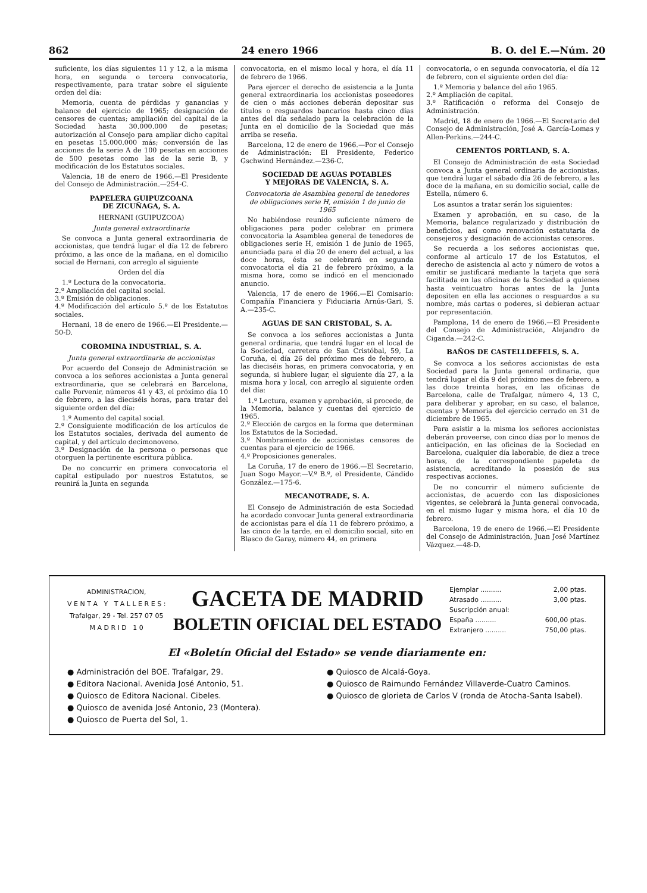862 24 enero 1966 B. O. del E.—Núm. 20
suficiente, los días siguientes 11 y 12, a la misma hora, en segunda o tercera convocatoria, respectivamente, para tratar sobre el siguiente orden del día:
Memoria, cuenta de pérdidas y ganancias y balance del ejercicio de 1965; designación de censores de cuentas; ampliación del capital de la Sociedad hasta 30.000.000 de pesetas; autorización al Consejo para ampliar dicho capital en pesetas 15.000.000 más; conversión de las acciones de la serie A de 100 pesetas en acciones de 500 pesetas como las de la serie B, y modificación de los Estatutos sociales.
Valencia, 18 de enero de 1966.—El Presidente del Consejo de Administración.—254-C.
PAPELERA GUIPUZCOANA
DE ZICUÑAGA, S. A.
HERNANI (GUIPUZCOA)
Junta general extraordinaria
Se convoca a Junta general extraordinaria de accionistas, que tendrá lugar el día 12 de febrero próximo, a las once de la mañana, en el domicilio social de Hernani, con arreglo al siguiente
Orden del día
1.º Lectura de la convocatoria.
2.º Ampliación del capital social.
3.º Emisión de obligaciones.
4.º Modificación del artículo 5.º de los Estatutos sociales.
Hernani, 18 de enero de 1966.—El Presidente.—50-D.
COROMINA INDUSTRIAL, S. A.
Junta general extraordinaria de accionistas
Por acuerdo del Consejo de Administración se convoca a los señores accionistas a Junta general extraordinaria, que se celebrará en Barcelona, calle Porvenir, números 41 y 43, el próximo día 10 de febrero, a las dieciséis horas, para tratar del siguiente orden del día:
1.º Aumento del capital social.
2.º Consiguiente modificación de los artículos de los Estatutos sociales, derivada del aumento de capital, y del artículo decimonoveno.
3.º Designación de la persona o personas que otorguen la pertinente escritura pública.
De no concurrir en primera convocatoria el capital estipulado por nuestros Estatutos, se reunirá la Junta en segunda
convocatoria, en el mismo local y hora, el día 11 de febrero de 1966.
Para ejercer el derecho de asistencia a la Junta general extraordinaria los accionistas poseedores de cien o más acciones deberán depositar sus títulos o resguardos bancarios hasta cinco días antes del día señalado para la celebración de la Junta en el domicilio de la Sociedad que más arriba se reseña.
Barcelona, 12 de enero de 1966.—Por el Consejo de Administración: El Presidente, Federico Gschwind Hernández.—236-C.
SOCIEDAD DE AGUAS POTABLES
Y MEJORAS DE VALENCIA, S. A.
Convocatoria de Asamblea general de tenedores de obligaciones serie H, emisión 1 de junio de 1965
No habiéndose reunido suficiente número de obligaciones para poder celebrar en primera convocatoria la Asamblea general de tenedores de obligaciones serie H, emisión 1 de junio de 1965, anunciada para el día 20 de enero del actual, a las doce horas, ésta se celebrará en segunda convocatoria el día 21 de febrero próximo, a la misma hora, como se indicó en el mencionado anuncio.
Valencia, 17 de enero de 1966.—El Comisario: Compañía Financiera y Fiduciaria Arnús-Gari, S. A.—235-C.
AGUAS DE SAN CRISTOBAL, S. A.
Se convoca a los señores accionistas a Junta general ordinaria, que tendrá lugar en el local de la Sociedad, carretera de San Cristóbal, 59, La Coruña, el día 26 del próximo mes de febrero, a las dieciséis horas, en primera convocatoria, y en segunda, si hubiere lugar, el siguiente día 27, a la misma hora y local, con arreglo al siguiente orden del día:
1.º Lectura, examen y aprobación, si procede, de la Memoria, balance y cuentas del ejercicio de 1965.
2.º Elección de cargos en la forma que determinan los Estatutos de la Sociedad.
3.º Nombramiento de accionistas censores de cuentas para el ejercicio de 1966.
4.º Proposiciones generales.
La Coruña, 17 de enero de 1966.—El Secretario, Juan Sogo Mayor.—V.º B.º, el Presidente, Cándido González.—175-6.
MECANOTRADE, S. A.
El Consejo de Administración de esta Sociedad ha acordado convocar Junta general extraordinaria de accionistas para el día 11 de febrero próximo, a las cinco de la tarde, en el domicilio social, sito en Blasco de Garay, número 44, en primera
convocatoria, o en segunda convocatoria, el día 12 de febrero, con el siguiente orden del día:
1.º Memoria y balance del año 1965.
2.º Ampliación de capital.
3.º Ratificación o reforma del Consejo de Administración.
Madrid, 18 de enero de 1966.—El Secretario del Consejo de Administración, José A. García-Lomas y Allen-Perkins.—244-C.
CEMENTOS PORTLAND, S. A.
El Consejo de Administración de esta Sociedad convoca a Junta general ordinaria de accionistas, que tendrá lugar el sábado día 26 de febrero, a las doce de la mañana, en su domicilio social, calle de Estella, número 6.
Los asuntos a tratar serán los siguientes:
Examen y aprobación, en su caso, de la Memoria, balance regularizado y distribución de beneficios, así como renovación estatutaria de consejeros y designación de accionistas censores.
Se recuerda a los señores accionistas que, conforme al artículo 17 de los Estatutos, el derecho de asistencia al acto y número de votos a emitir se justificará mediante la tarjeta que será facilitada en las oficinas de la Sociedad a quienes hasta veinticuatro horas antes de la Junta depositen en ella las acciones o resguardos a su nombre, más cartas o poderes, si debieran actuar por representación.
Pamplona, 14 de enero de 1966.—El Presidente del Consejo de Administración, Alejandro de Ciganda.—242-C.
BAÑOS DE CASTELLDEFELS, S. A.
Se convoca a los señores accionistas de esta Sociedad para la Junta general ordinaria, que tendrá lugar el día 9 del próximo mes de febrero, a las doce treinta horas, en las oficinas de Barcelona, calle de Trafalgar, número 4, 13 C, para deliberar y aprobar, en su caso, el balance, cuentas y Memoria del ejercicio cerrado en 31 de diciembre de 1965.
Para asistir a la misma los señores accionistas deberán proveerse, con cinco días por lo menos de anticipación, en las oficinas de la Sociedad en Barcelona, cualquier día laborable, de diez a trece horas, de la correspondiente papeleta de asistencia, acreditando la posesión de sus respectivas acciones.
De no concurrir el número suficiente de accionistas, de acuerdo con las disposiciones vigentes, se celebrará la Junta general convocada, en el mismo lugar y misma hora, el día 10 de febrero.
Barcelona, 19 de enero de 1966.—El Presidente del Consejo de Administración, Juan José Martínez Vázquez.—48-D.
ADMINISTRACION,
V E N T A Y T A L L E R E S :
Trafalgar, 29 - Tel. 257 07 05
M A D R I D 1 0
GACETA DE MADRID
BOLETIN OFICIAL DEL ESTADO
Ejemplar .......... 2,00 ptas.
Atrasado .......... 3,00 ptas.
Suscripción anual:
España .......... 600,00 ptas.
Extranjero .......... 750,00 ptas.
El «Boletín Oficial del Estado» se vende diariamente en:
● Administración del BOE. Trafalgar, 29.
● Editora Nacional. Avenida José Antonio, 51.
● Quiosco de Editora Nacional. Cibeles.
● Quiosco de avenida José Antonio, 23 (Montera).
● Quiosco de Puerta del Sol, 1.
● Quiosco de Alcalá-Goya.
● Quiosco de Raimundo Fernández Villaverde-Cuatro Caminos.
● Quiosco de glorieta de Carlos V (ronda de Atocha-Santa Isabel).